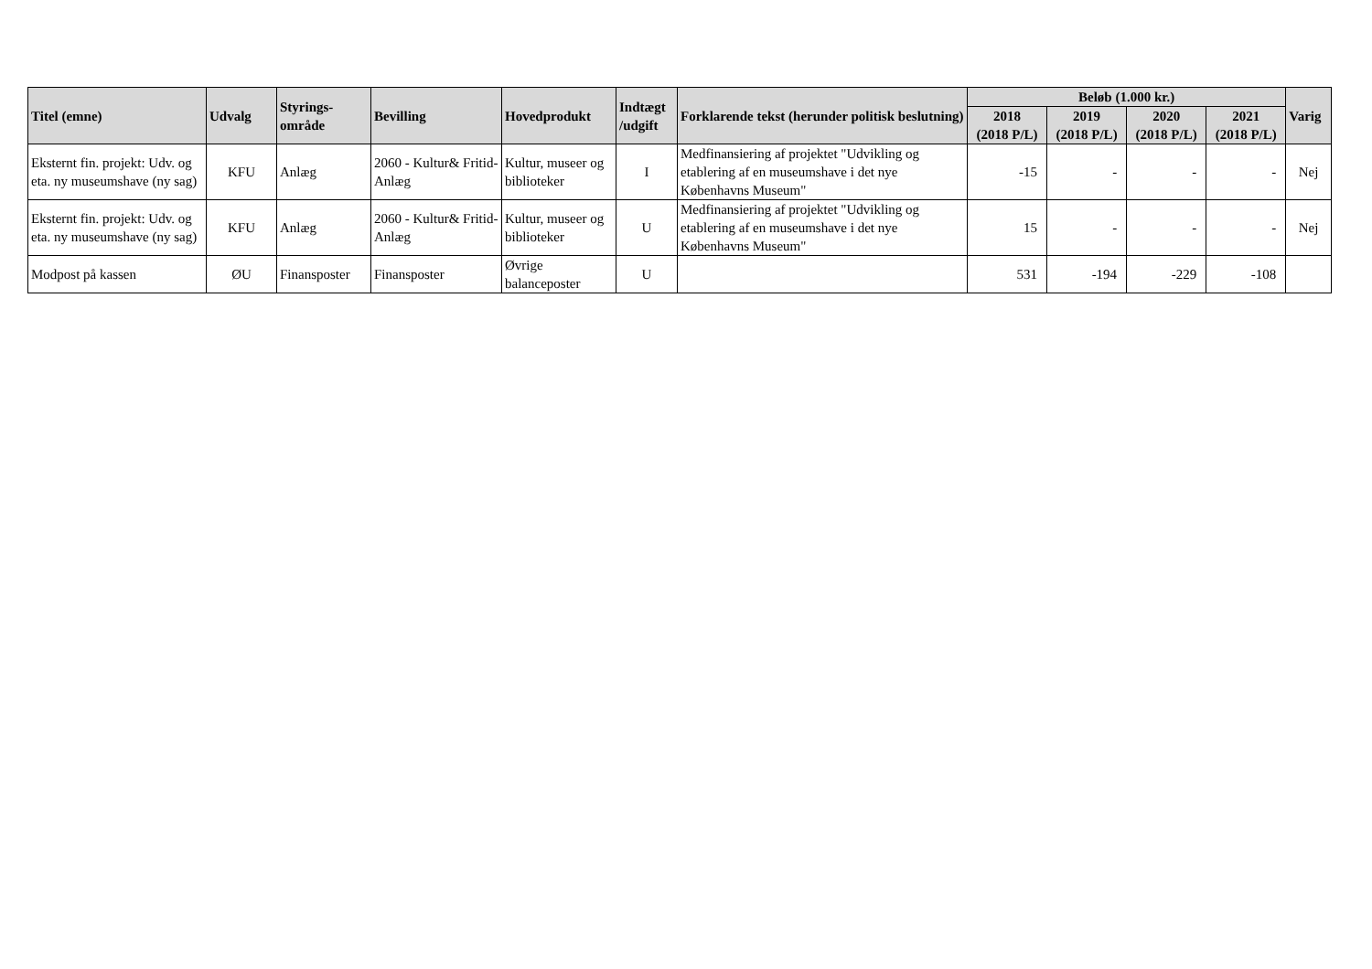| Titel (emne) | Udvalg | Styrings- område | Bevilling | Hovedprodukt | Indtægt /udgift | Forklarende tekst (herunder politisk beslutning) | Beløb (1.000 kr.) | | | | Varig |
| --- | --- | --- | --- | --- | --- | --- | --- | --- | --- | --- | --- |
| | | | | | | | 2018 (2018 P/L) | 2019 (2018 P/L) | 2020 (2018 P/L) | 2021 (2018 P/L) | |
| Eksternt fin. projekt: Udv. og eta. ny museumshave (ny sag) | KFU | Anlæg | 2060 - Kultur& Fritid-Anlæg | Kultur, museer og biblioteker | I | Medfinansiering af projektet "Udvikling og etablering af en museumshave i det nye Københavns Museum" | -15 | - | - | - | Nej |
| Eksternt fin. projekt: Udv. og eta. ny museumshave (ny sag) | KFU | Anlæg | 2060 - Kultur& Fritid-Anlæg | Kultur, museer og biblioteker | U | Medfinansiering af projektet "Udvikling og etablering af en museumshave i det nye Københavns Museum" | 15 | - | - | - | Nej |
| Modpost på kassen | ØU | Finansposter | Finansposter | Øvrige balanceposter | U | | 531 | -194 | -229 | -108 | |